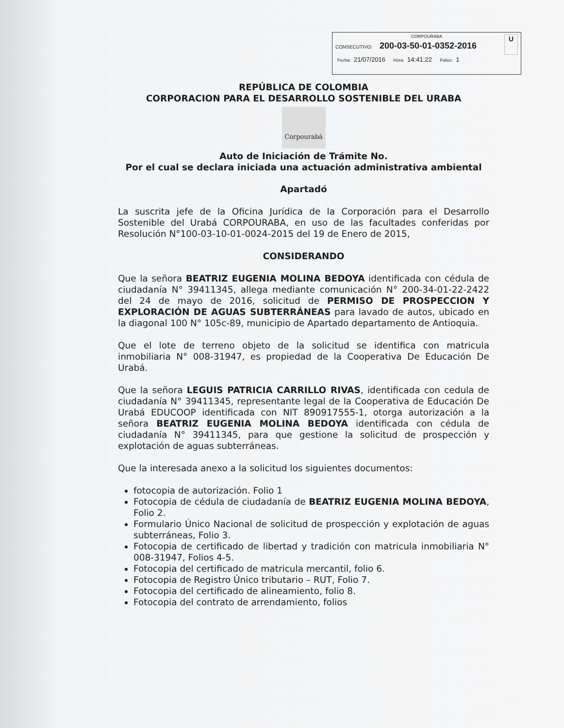CORPOURABA
CONSECUTIVO: 200-03-50-01-0352-2016
Fecha: 21/07/2016 Hora: 14:41:22 Folios: 1
U
REPÚBLICA DE COLOMBIA
CORPORACION PARA EL DESARROLLO SOSTENIBLE DEL URABA
Corpourabá
Auto de Iniciación de Trámite No.
Por el cual se declara iniciada una actuación administrativa ambiental
Apartadó
La suscrita jefe de la Oficina Jurídica de la Corporación para el Desarrollo Sostenible del Urabá CORPOURABA, en uso de las facultades conferidas por Resolución N°100-03-10-01-0024-2015 del 19 de Enero de 2015,
CONSIDERANDO
Que la señora BEATRIZ EUGENIA MOLINA BEDOYA identificada con cédula de ciudadanía N° 39411345, allega mediante comunicación N° 200-34-01-22-2422 del 24 de mayo de 2016, solicitud de PERMISO DE PROSPECCION Y EXPLORACIÓN DE AGUAS SUBTERRÁNEAS para lavado de autos, ubicado en la diagonal 100 N° 105c-89, municipio de Apartado departamento de Antioquia.
Que el lote de terreno objeto de la solicitud se identifica con matricula inmobiliaria N° 008-31947, es propiedad de la Cooperativa De Educación De Urabá.
Que la señora LEGUIS PATRICIA CARRILLO RIVAS, identificada con cedula de ciudadanía N° 39411345, representante legal de la Cooperativa de Educación De Urabá EDUCOOP identificada con NIT 890917555-1, otorga autorización a la señora BEATRIZ EUGENIA MOLINA BEDOYA identificada con cédula de ciudadanía N° 39411345, para que gestione la solicitud de prospección y explotación de aguas subterráneas.
Que la interesada anexo a la solicitud los siguientes documentos:
fotocopia de autorización. Folio 1
Fotocopia de cédula de ciudadanía de BEATRIZ EUGENIA MOLINA BEDOYA, Folio 2.
Formulario Único Nacional de solicitud de prospección y explotación de aguas subterráneas, Folio 3.
Fotocopia de certificado de libertad y tradición con matricula inmobiliaria N° 008-31947, Folios 4-5.
Fotocopia del certificado de matricula mercantil, folio 6.
Fotocopia de Registro Único tributario – RUT, Folio 7.
Fotocopia del certificado de alineamiento, folio 8.
Fotocopia del contrato de arrendamiento, folios